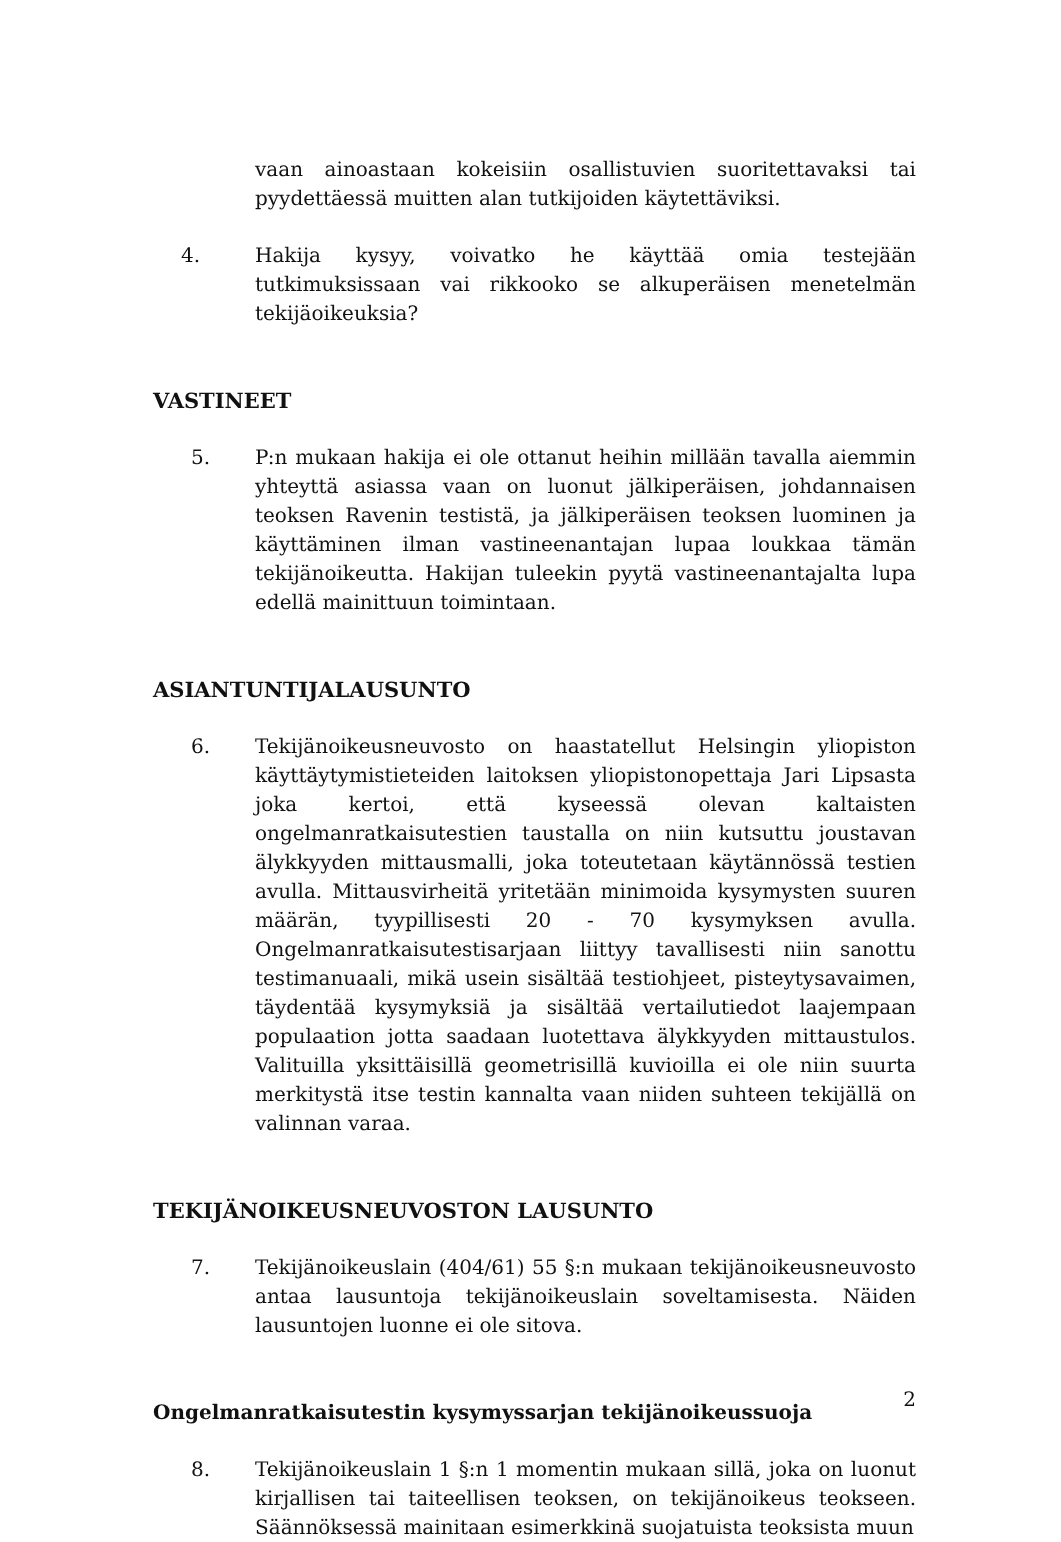vaan ainoastaan kokeisiin osallistuvien suoritettavaksi tai pyydettäessä muitten alan tutkijoiden käytettäviksi.
4. Hakija kysyy, voivatko he käyttää omia testejään tutkimuksissaan vai rikkooko se alkuperäisen menetelmän tekijäoikeuksia?
VASTINEET
5. P:n mukaan hakija ei ole ottanut heihin millään tavalla aiemmin yhteyttä asiassa vaan on luonut jälkiperäisen, johdannaisen teoksen Ravenin testistä, ja jälkiperäisen teoksen luominen ja käyttäminen ilman vastineenantajan lupaa loukkaa tämän tekijänoikeutta. Hakijan tuleekin pyytä vastineenantajalta lupa edellä mainittuun toimintaan.
ASIANTUNTIJALAUSUNTO
6. Tekijänoikeusneuvosto on haastatellut Helsingin yliopiston käyttäytymistieteiden laitoksen yliopistonopettaja Jari Lipsasta joka kertoi, että kyseessä olevan kaltaisten ongelmanratkaisutestien taustalla on niin kutsuttu joustavan älykkyyden mittausmalli, joka toteutetaan käytännössä testien avulla. Mittausvirheitä yritetään minimoida kysymysten suuren määrän, tyypillisesti 20 - 70 kysymyksen avulla. Ongelmanratkaisutestisarjaan liittyy tavallisesti niin sanottu testimanuaali, mikä usein sisältää testiohjeet, pisteytysavaimen, täydentää kysymyksiä ja sisältää vertailutiedot laajempaan populaation jotta saadaan luotettava älykkyyden mittaustulos. Valituilla yksittäisillä geometrisillä kuvioilla ei ole niin suurta merkitystä itse testin kannalta vaan niiden suhteen tekijällä on valinnan varaa.
TEKIJÄNOIKEUSNEUVOSTON LAUSUNTO
7. Tekijänoikeuslain (404/61) 55 §:n mukaan tekijänoikeusneuvosto antaa lausuntoja tekijänoikeuslain soveltamisesta. Näiden lausuntojen luonne ei ole sitova.
Ongelmanratkaisutestin kysymyssarjan tekijänoikeussuoja
8. Tekijänoikeuslain 1 §:n 1 momentin mukaan sillä, joka on luonut kirjallisen tai taiteellisen teoksen, on tekijänoikeus teokseen. Säännöksessä mainitaan esimerkkinä suojatuista teoksista muun
2